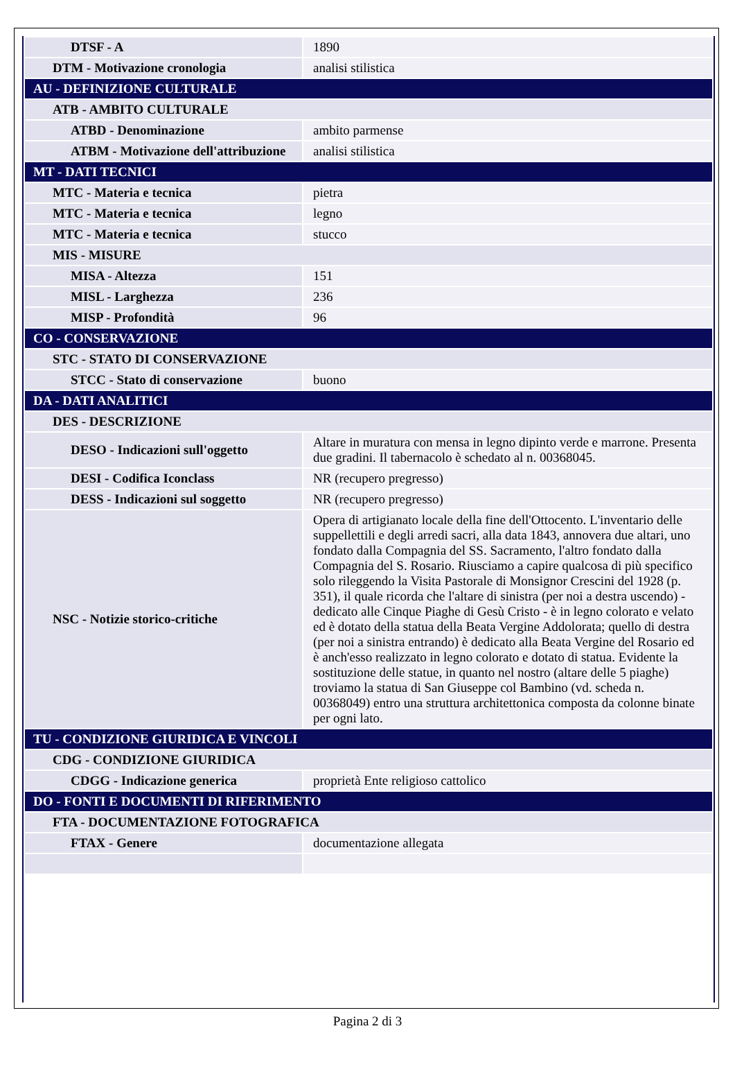| DTSF - A | 1890 |
| DTM - Motivazione cronologia | analisi stilistica |
| AU - DEFINIZIONE CULTURALE | |
| ATB - AMBITO CULTURALE | |
| ATBD - Denominazione | ambito parmense |
| ATBM - Motivazione dell'attribuzione | analisi stilistica |
| MT - DATI TECNICI | |
| MTC - Materia e tecnica | pietra |
| MTC - Materia e tecnica | legno |
| MTC - Materia e tecnica | stucco |
| MIS - MISURE | |
| MISA - Altezza | 151 |
| MISL - Larghezza | 236 |
| MISP - Profondità | 96 |
| CO - CONSERVAZIONE | |
| STC - STATO DI CONSERVAZIONE | |
| STCC - Stato di conservazione | buono |
| DA - DATI ANALITICI | |
| DES - DESCRIZIONE | |
| DESO - Indicazioni sull'oggetto | Altare in muratura con mensa in legno dipinto verde e marrone. Presenta due gradini. Il tabernacolo è schedato al n. 00368045. |
| DESI - Codifica Iconclass | NR (recupero pregresso) |
| DESS - Indicazioni sul soggetto | NR (recupero pregresso) |
| NSC - Notizie storico-critiche | Opera di artigianato locale della fine dell'Ottocento. L'inventario delle suppellettili e degli arredi sacri, alla data 1843, annovera due altari, uno fondato dalla Compagnia del SS. Sacramento, l'altro fondato dalla Compagnia del S. Rosario. Riusciamo a capire qualcosa di più specifico solo rileggendo la Visita Pastorale di Monsignor Crescini del 1928 (p. 351), il quale ricorda che l'altare di sinistra (per noi a destra uscendo) - dedicato alle Cinque Piaghe di Gesù Cristo - è in legno colorato e velato ed è dotato della statua della Beata Vergine Addolorata; quello di destra (per noi a sinistra entrando) è dedicato alla Beata Vergine del Rosario ed è anch'esso realizzato in legno colorato e dotato di statua. Evidente la sostituzione delle statue, in quanto nel nostro (altare delle 5 piaghe) troviamo la statua di San Giuseppe col Bambino (vd. scheda n. 00368049) entro una struttura architettonica composta da colonne binate per ogni lato. |
| TU - CONDIZIONE GIURIDICA E VINCOLI | |
| CDG - CONDIZIONE GIURIDICA | |
| CDGG - Indicazione generica | proprietà Ente religioso cattolico |
| DO - FONTI E DOCUMENTI DI RIFERIMENTO | |
| FTA - DOCUMENTAZIONE FOTOGRAFICA | |
| FTAX - Genere | documentazione allegata |
Pagina 2 di 3